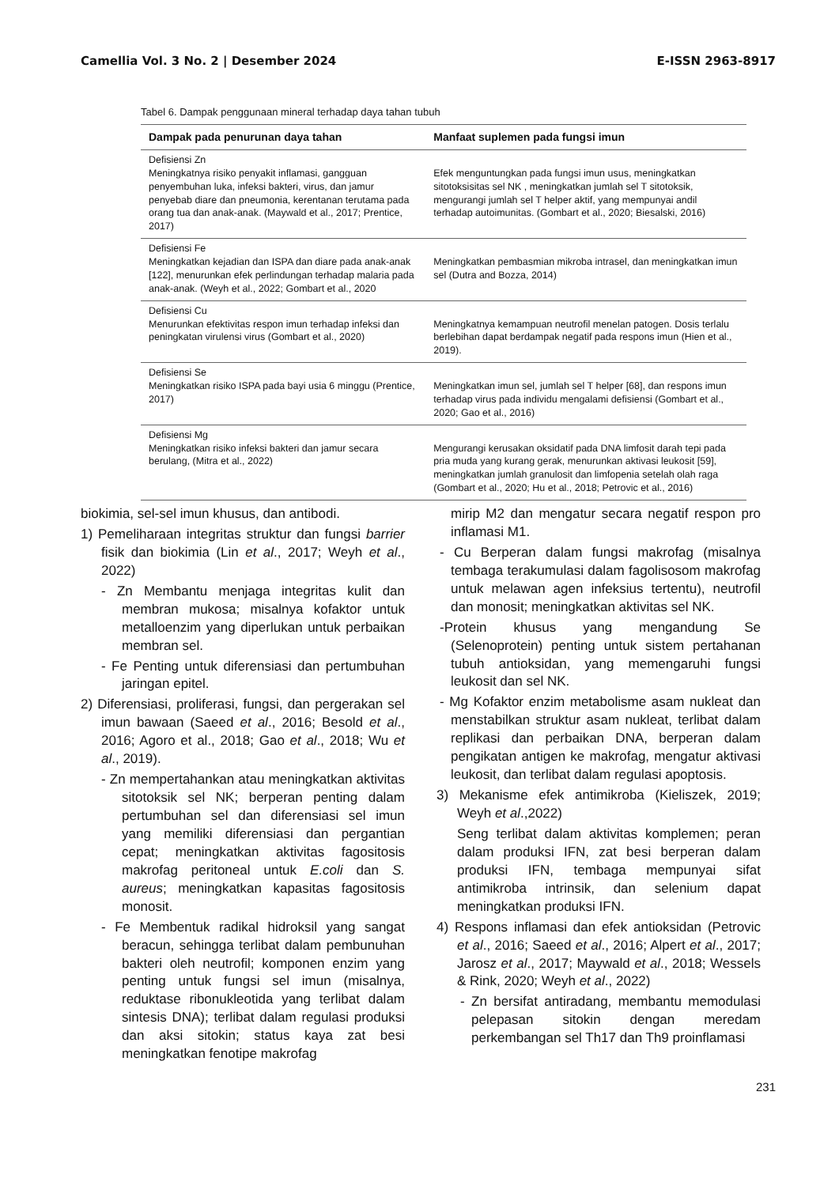Camellia Vol. 3 No. 2 | Desember 2024 E-ISSN 2963-8917
Tabel 6. Dampak penggunaan mineral terhadap daya tahan tubuh
| Dampak pada penurunan daya tahan | Manfaat suplemen pada fungsi imun |
| --- | --- |
| Defisiensi Zn Meningkatnya risiko penyakit inflamasi, gangguan penyembuhan luka, infeksi bakteri, virus, dan jamur penyebab diare dan pneumonia, kerentanan terutama pada orang tua dan anak-anak. (Maywald et al., 2017; Prentice, 2017) | Efek menguntungkan pada fungsi imun usus, meningkatkan sitotoksisitas sel NK , meningkatkan jumlah sel T sitotoksik, mengurangi jumlah sel T helper aktif, yang mempunyai andil terhadap autoimunitas. (Gombart et al., 2020; Biesalski, 2016) |
| Defisiensi Fe Meningkatkan kejadian dan ISPA dan diare pada anak-anak [122], menurunkan efek perlindungan terhadap malaria pada anak-anak. (Weyh et al., 2022; Gombart et al., 2020 | Meningkatkan pembasmian mikroba intrasel, dan meningkatkan imun sel (Dutra and Bozza, 2014) |
| Defisiensi Cu Menurunkan efektivitas respon imun terhadap infeksi dan peningkatan virulensi virus (Gombart et al., 2020) | Meningkatnya kemampuan neutrofil menelan patogen. Dosis terlalu berlebihan dapat berdampak negatif pada respons imun (Hien et al., 2019). |
| Defisiensi Se Meningkatkan risiko ISPA pada bayi usia 6 minggu (Prentice, 2017) | Meningkatkan imun sel, jumlah sel T helper [68], dan respons imun terhadap virus pada individu mengalami defisiensi (Gombart et al., 2020; Gao et al., 2016) |
| Defisiensi Mg Meningkatkan risiko infeksi bakteri dan jamur secara berulang, (Mitra et al., 2022) | Mengurangi kerusakan oksidatif pada DNA limfosit darah tepi pada pria muda yang kurang gerak, menurunkan aktivasi leukosit [59], meningkatkan jumlah granulosit dan limfopenia setelah olah raga (Gombart et al., 2020; Hu et al., 2018; Petrovic et al., 2016) |
biokimia, sel-sel imun khusus, dan antibodi.
1) Pemeliharaan integritas struktur dan fungsi barrier fisik dan biokimia (Lin et al., 2017; Weyh et al., 2022)
- Zn Membantu menjaga integritas kulit dan membran mukosa; misalnya kofaktor untuk metalloenzim yang diperlukan untuk perbaikan membran sel.
- Fe Penting untuk diferensiasi dan pertumbuhan jaringan epitel.
2) Diferensiasi, proliferasi, fungsi, dan pergerakan sel imun bawaan (Saeed et al., 2016; Besold et al., 2016; Agoro et al., 2018; Gao et al., 2018; Wu et al., 2019).
- Zn mempertahankan atau meningkatkan aktivitas sitotoksik sel NK; berperan penting dalam pertumbuhan sel dan diferensiasi sel imun yang memiliki diferensiasi dan pergantian cepat; meningkatkan aktivitas fagositosis makrofag peritoneal untuk E.coli dan S. aureus; meningkatkan kapasitas fagositosis monosit.
- Fe Membentuk radikal hidroksil yang sangat beracun, sehingga terlibat dalam pembunuhan bakteri oleh neutrofil; komponen enzim yang penting untuk fungsi sel imun (misalnya, reduktase ribonukleotida yang terlibat dalam sintesis DNA); terlibat dalam regulasi produksi dan aksi sitokin; status kaya zat besi meningkatkan fenotipe makrofag
mirip M2 dan mengatur secara negatif respon pro inflamasi M1.
- Cu Berperan dalam fungsi makrofag (misalnya tembaga terakumulasi dalam fagolisosom makrofag untuk melawan agen infeksius tertentu), neutrofil dan monosit; meningkatkan aktivitas sel NK.
-Protein khusus yang mengandung Se (Selenoprotein) penting untuk sistem pertahanan tubuh antioksidan, yang memengaruhi fungsi leukosit dan sel NK.
- Mg Kofaktor enzim metabolisme asam nukleat dan menstabilkan struktur asam nukleat, terlibat dalam replikasi dan perbaikan DNA, berperan dalam pengikatan antigen ke makrofag, mengatur aktivasi leukosit, dan terlibat dalam regulasi apoptosis.
3) Mekanisme efek antimikroba (Kieliszek, 2019; Weyh et al.,2022)
Seng terlibat dalam aktivitas komplemen; peran dalam produksi IFN, zat besi berperan dalam produksi IFN, tembaga mempunyai sifat antimikroba intrinsik, dan selenium dapat meningkatkan produksi IFN.
4) Respons inflamasi dan efek antioksidan (Petrovic et al., 2016; Saeed et al., 2016; Alpert et al., 2017; Jarosz et al., 2017; Maywald et al., 2018; Wessels & Rink, 2020; Weyh et al., 2022)
- Zn bersifat antiradang, membantu memodulasi pelepasan sitokin dengan meredam perkembangan sel Th17 dan Th9 proinflamasi
231